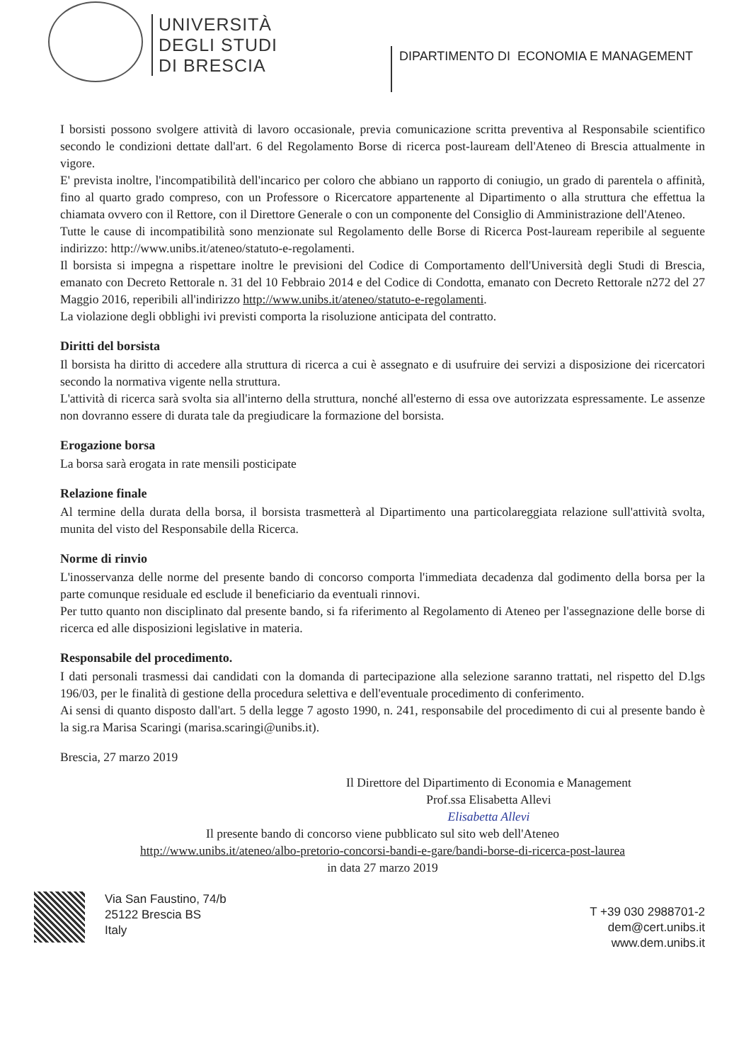UNIVERSITÀ
DEGLI STUDI
DI BRESCIA
DIPARTIMENTO DI ECONOMIA E MANAGEMENT
I borsisti possono svolgere attività di lavoro occasionale, previa comunicazione scritta preventiva al Responsabile scientifico secondo le condizioni dettate dall'art. 6 del Regolamento Borse di ricerca post-lauream dell'Ateneo di Brescia attualmente in vigore.
E' prevista inoltre, l'incompatibilità dell'incarico per coloro che abbiano un rapporto di coniugio, un grado di parentela o affinità, fino al quarto grado compreso, con un Professore o Ricercatore appartenente al Dipartimento o alla struttura che effettua la chiamata ovvero con il Rettore, con il Direttore Generale o con un componente del Consiglio di Amministrazione dell'Ateneo.
Tutte le cause di incompatibilità sono menzionate sul Regolamento delle Borse di Ricerca Post-lauream reperibile al seguente indirizzo: http://www.unibs.it/ateneo/statuto-e-regolamenti.
Il borsista si impegna a rispettare inoltre le previsioni del Codice di Comportamento dell'Università degli Studi di Brescia, emanato con Decreto Rettorale n. 31 del 10 Febbraio 2014 e del Codice di Condotta, emanato con Decreto Rettorale n272 del 27 Maggio 2016, reperibili all'indirizzo http://www.unibs.it/ateneo/statuto-e-regolamenti.
La violazione degli obblighi ivi previsti comporta la risoluzione anticipata del contratto.
Diritti del borsista
Il borsista ha diritto di accedere alla struttura di ricerca a cui è assegnato e di usufruire dei servizi a disposizione dei ricercatori secondo la normativa vigente nella struttura.
L'attività di ricerca sarà svolta sia all'interno della struttura, nonché all'esterno di essa ove autorizzata espressamente. Le assenze non dovranno essere di durata tale da pregiudicare la formazione del borsista.
Erogazione borsa
La borsa sarà erogata in rate mensili posticipate
Relazione finale
Al termine della durata della borsa, il borsista trasmetterà al Dipartimento una particolareggiata relazione sull'attività svolta, munita del visto del Responsabile della Ricerca.
Norme di rinvio
L'inosservanza delle norme del presente bando di concorso comporta l'immediata decadenza dal godimento della borsa per la parte comunque residuale ed esclude il beneficiario da eventuali rinnovi.
Per tutto quanto non disciplinato dal presente bando, si fa riferimento al Regolamento di Ateneo per l'assegnazione delle borse di ricerca ed alle disposizioni legislative in materia.
Responsabile del procedimento.
I dati personali trasmessi dai candidati con la domanda di partecipazione alla selezione saranno trattati, nel rispetto del D.lgs 196/03, per le finalità di gestione della procedura selettiva e dell'eventuale procedimento di conferimento.
Ai sensi di quanto disposto dall'art. 5 della legge 7 agosto 1990, n. 241, responsabile del procedimento di cui al presente bando è la sig.ra Marisa Scaringi (marisa.scaringi@unibs.it).
Brescia, 27 marzo 2019
Il Direttore del Dipartimento di Economia e Management
Prof.ssa Elisabetta Allevi
Elisabetta Allevi
Il presente bando di concorso viene pubblicato sul sito web dell'Ateneo
http://www.unibs.it/ateneo/albo-pretorio-concorsi-bandi-e-gare/bandi-borse-di-ricerca-post-laurea
in data 27 marzo 2019
Via San Faustino, 74/b
25122 Brescia BS
Italy
T +39 030 2988701-2
dem@cert.unibs.it
www.dem.unibs.it